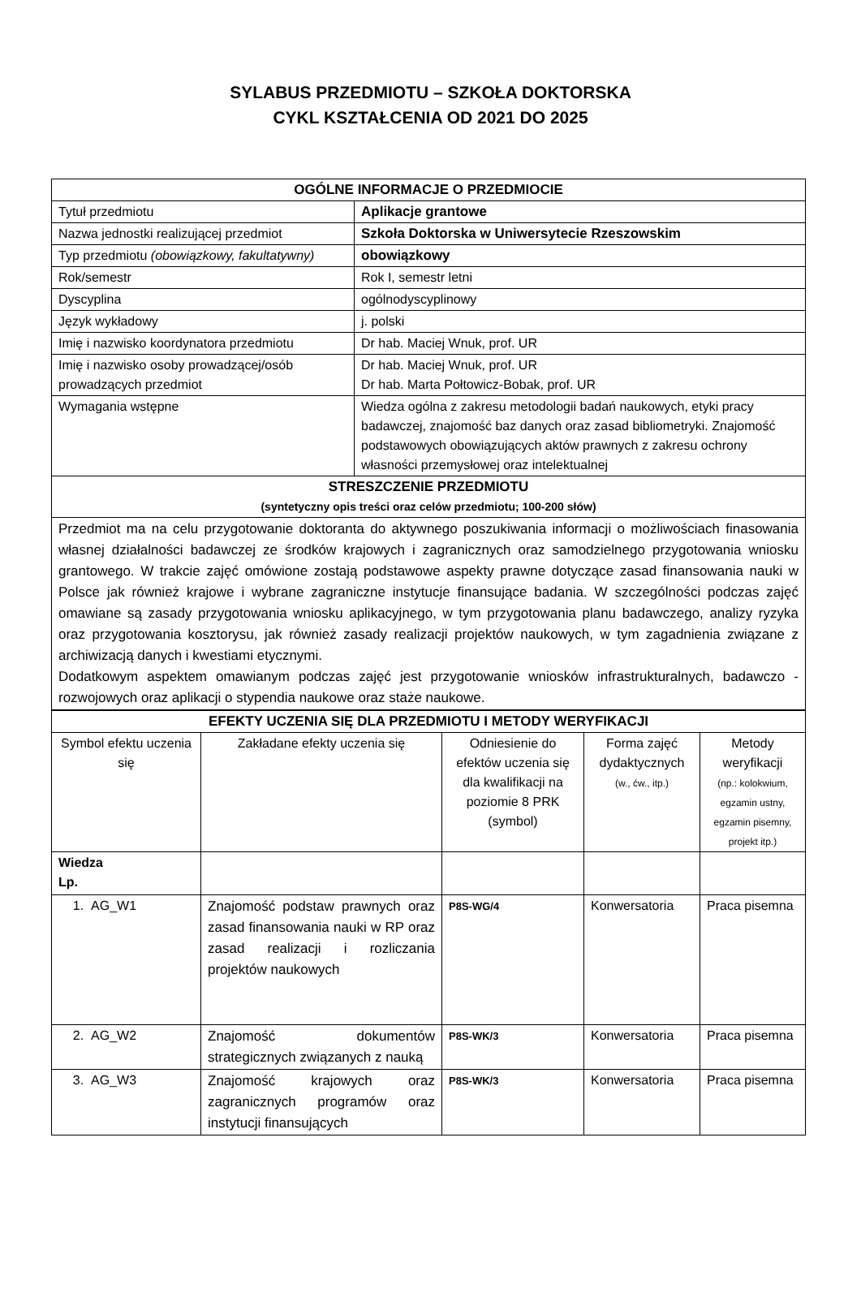SYLABUS PRZEDMIOTU – SZKOŁA DOKTORSKA
CYKL KSZTAŁCENIA OD 2021 DO 2025
| OGÓLNE INFORMACJE O PRZEDMIOCIE | |
| --- | --- |
| Tytuł przedmiotu | Aplikacje grantowe |
| Nazwa jednostki realizującej przedmiot | Szkoła Doktorska w Uniwersytecie Rzeszowskim |
| Typ przedmiotu (obowiązkowy, fakultatywny) | obowiązkowy |
| Rok/semestr | Rok I, semestr letni |
| Dyscyplina | ogólnodyscyplinowy |
| Język wykładowy | j. polski |
| Imię i nazwisko koordynatora przedmiotu | Dr hab. Maciej Wnuk, prof. UR |
| Imię i nazwisko osoby prowadzącej/osób prowadzących przedmiot | Dr hab. Maciej Wnuk, prof. UR Dr hab. Marta Połtowicz-Bobak, prof. UR |
| Wymagania wstępne | Wiedza ogólna z zakresu metodologii badań naukowych, etyki pracy badawczej, znajomość baz danych oraz zasad bibliometryki. Znajomość podstawowych obowiązujących aktów prawnych z zakresu ochrony własności przemysłowej oraz intelektualnej |
| STRESZCZENIE PRZEDMIOTU (syntetyczny opis treści oraz celów przedmiotu; 100-200 słów) | |
| Przedmiot ma na celu przygotowanie doktoranta do aktywnego poszukiwania informacji o możliwościach finasowania własnej działalności badawczej ze środków krajowych i zagranicznych oraz samodzielnego przygotowania wniosku grantowego. W trakcie zajęć omówione zostają podstawowe aspekty prawne dotyczące zasad finansowania nauki w Polsce jak również krajowe i wybrane zagraniczne instytucje finansujące badania. W szczególności podczas zajęć omawiane są zasady przygotowania wniosku aplikacyjnego, w tym przygotowania planu badawczego, analizy ryzyka oraz przygotowania kosztorysu, jak również zasady realizacji projektów naukowych, w tym zagadnienia związane z archiwizacją danych i kwestiami etycznymi. Dodatkowym aspektem omawianym podczas zajęć jest przygotowanie wniosków infrastrukturalnych, badawczo - rozwojowych oraz aplikacji o stypendia naukowe oraz staże naukowe. | |
| EFEKTY UCZENIA SIĘ DLA PRZEDMIOTU I METODY WERYFIKACJI | | | | |
| --- | --- | --- | --- | --- |
| Symbol efektu uczenia się | Zakładane efekty uczenia się | Odniesienie do efektów uczenia się dla kwalifikacji na poziomie 8 PRK (symbol) | Forma zajęć dydaktycznych (w., ćw., itp.) | Metody weryfikacji (np.: kolokwium, egzamin ustny, egzamin pisemny, projekt itp.) |
| Wiedza Lp. | | | | |
| 1. AG_W1 | Znajomość podstaw prawnych oraz zasad finansowania nauki w RP oraz zasad realizacji i rozliczania projektów naukowych | P8S-WG/4 | Konwersatoria | Praca pisemna |
| 2. AG_W2 | Znajomość dokumentów strategicznych związanych z nauką | P8S-WK/3 | Konwersatoria | Praca pisemna |
| 3. AG_W3 | Znajomość krajowych oraz zagranicznych programów oraz instytucji finansujących | P8S-WK/3 | Konwersatoria | Praca pisemna |